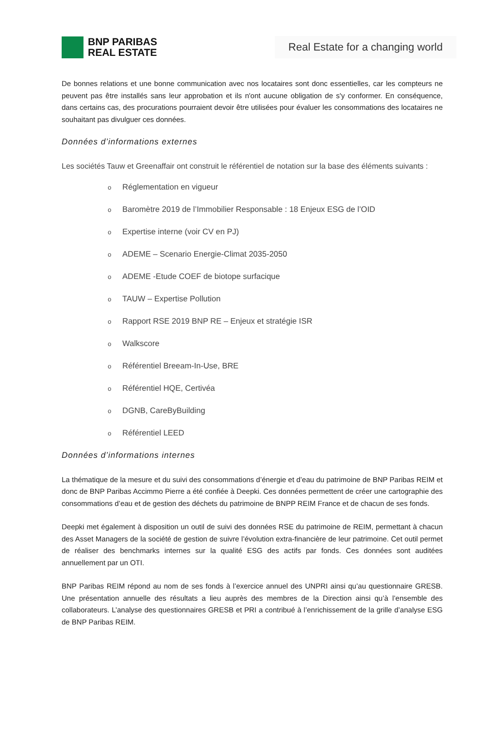BNP PARIBAS
REAL ESTATE
Real Estate for a changing world
De bonnes relations et une bonne communication avec nos locataires sont donc essentielles, car les compteurs ne peuvent pas être installés sans leur approbation et ils n'ont aucune obligation de s'y conformer. En conséquence, dans certains cas, des procurations pourraient devoir être utilisées pour évaluer les consommations des locataires ne souhaitant pas divulguer ces données.
Données d’informations externes
Les sociétés Tauw et Greenaffair ont construit le référentiel de notation sur la base des éléments suivants :
o Réglementation en vigueur
o Baromètre 2019 de l’Immobilier Responsable : 18 Enjeux ESG de l’OID
o Expertise interne (voir CV en PJ)
o ADEME – Scenario Energie-Climat 2035-2050
o ADEME -Etude COEF de biotope surfacique
o TAUW – Expertise Pollution
o Rapport RSE 2019 BNP RE – Enjeux et stratégie ISR
o Walkscore
o Référentiel Breeam-In-Use, BRE
o Référentiel HQE, Certivéa
o DGNB, CareByBuilding
o Référentiel LEED
Données d’informations internes
La thématique de la mesure et du suivi des consommations d’énergie et d’eau du patrimoine de BNP Paribas REIM et donc de BNP Paribas Accimmo Pierre a été confiée à Deepki. Ces données permettent de créer une cartographie des consommations d’eau et de gestion des déchets du patrimoine de BNPP REIM France et de chacun de ses fonds.
Deepki met également à disposition un outil de suivi des données RSE du patrimoine de REIM, permettant à chacun des Asset Managers de la société de gestion de suivre l’évolution extra-financière de leur patrimoine. Cet outil permet de réaliser des benchmarks internes sur la qualité ESG des actifs par fonds. Ces données sont auditées annuellement par un OTI.
BNP Paribas REIM répond au nom de ses fonds à l’exercice annuel des UNPRI ainsi qu’au questionnaire GRESB. Une présentation annuelle des résultats a lieu auprès des membres de la Direction ainsi qu’à l’ensemble des collaborateurs. L’analyse des questionnaires GRESB et PRI a contribué à l’enrichissement de la grille d’analyse ESG de BNP Paribas REIM.